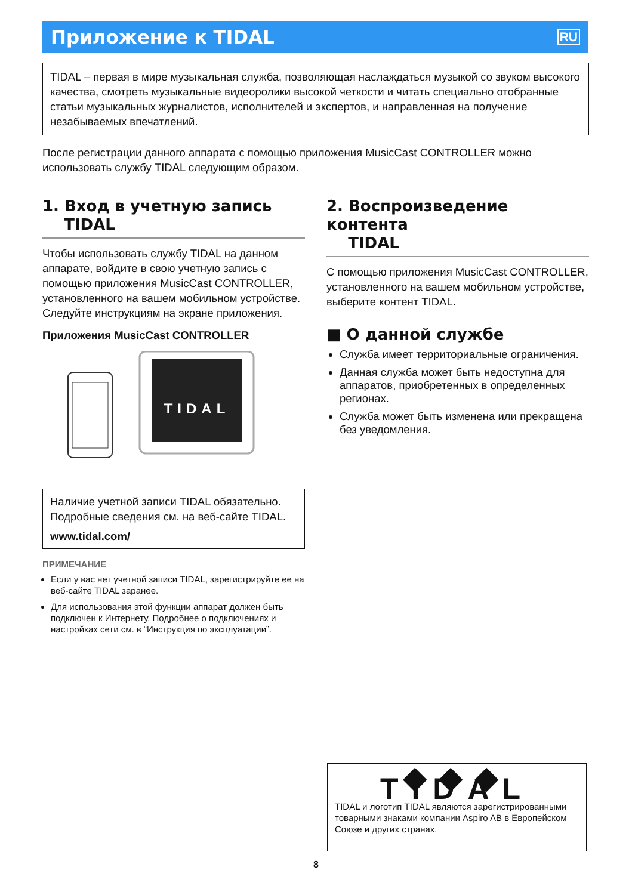Приложение к TIDAL
RU
TIDAL – первая в мире музыкальная служба, позволяющая наслаждаться музыкой со звуком высокого качества, смотреть музыкальные видеоролики высокой четкости и читать специально отобранные статьи музыкальных журналистов, исполнителей и экспертов, и направленная на получение незабываемых впечатлений.
После регистрации данного аппарата с помощью приложения MusicCast CONTROLLER можно использовать службу TIDAL следующим образом.
1. Вход в учетную запись
TIDAL
Чтобы использовать службу TIDAL на данном аппарате, войдите в свою учетную запись с помощью приложения MusicCast CONTROLLER, установленного на вашем мобильном устройстве. Следуйте инструкциям на экране приложения.
Приложения MusicCast CONTROLLER
TIDAL
Наличие учетной записи TIDAL обязательно. Подробные сведения см. на веб-сайте TIDAL.
www.tidal.com/
ПРИМЕЧАНИЕ
Если у вас нет учетной записи TIDAL, зарегистрируйте ее на веб-сайте TIDAL заранее.
Для использования этой функции аппарат должен быть подключен к Интернету. Подробнее о подключениях и настройках сети см. в “Инструкция по эксплуатации”.
2. Воспроизведение контента
TIDAL
С помощью приложения MusicCast CONTROLLER, установленного на вашем мобильном устройстве, выберите контент TIDAL.
■ О данной службе
Служба имеет территориальные ограничения.
Данная служба может быть недоступна для аппаратов, приобретенных в определенных регионах.
Служба может быть изменена или прекращена без уведомления.
◆◆◆ TIDAL
TIDAL и логотип TIDAL являются зарегистрированными товарными знаками компании Aspiro AB в Европейском Союзе и других странах.
8